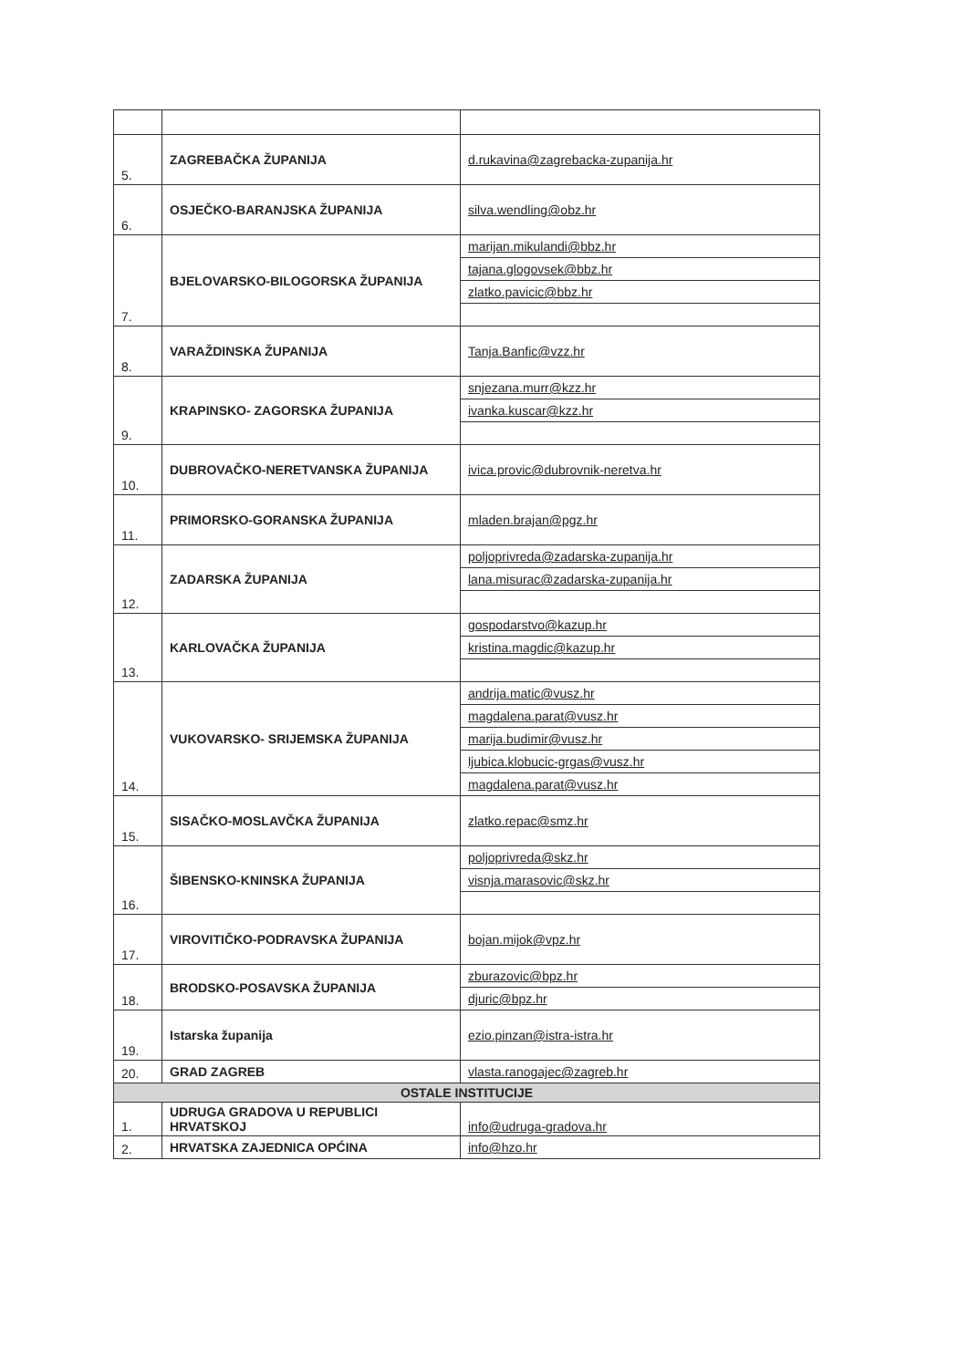| 5. | ZAGREBAČKA ŽUPANIJA | d.rukavina@zagrebacka-zupanija.hr |
| 6. | OSJEČKO-BARANJSKA ŽUPANIJA | silva.wendling@obz.hr |
| 7. | BJELOVARSKO-BILOGORSKA ŽUPANIJA | marijan.mikulandi@bbz.hr |
| | | tajana.glogovsek@bbz.hr |
| | | zlatko.pavicic@bbz.hr |
| 8. | VARAŽDINSKA ŽUPANIJA | Tanja.Banfic@vzz.hr |
| 9. | KRAPINSKO- ZAGORSKA ŽUPANIJA | snjezana.murr@kzz.hr |
| | | ivanka.kuscar@kzz.hr |
| 10. | DUBROVAČKO-NERETVANSKA ŽUPANIJA | ivica.provic@dubrovnik-neretva.hr |
| 11. | PRIMORSKO-GORANSKA ŽUPANIJA | mladen.brajan@pgz.hr |
| 12. | ZADARSKA ŽUPANIJA | poljoprivreda@zadarska-zupanija.hr |
| | | lana.misurac@zadarska-zupanija.hr |
| 13. | KARLOVAČKA ŽUPANIJA | gospodarstvo@kazup.hr |
| | | kristina.magdic@kazup.hr |
| 14. | VUKOVARSKO- SRIJEMSKA ŽUPANIJA | andrija.matic@vusz.hr |
| | | magdalena.parat@vusz.hr |
| | | marija.budimir@vusz.hr |
| | | ljubica.klobucic-grgas@vusz.hr |
| | | magdalena.parat@vusz.hr |
| 15. | SISAČKO-MOSLAVČKA ŽUPANIJA | zlatko.repac@smz.hr |
| 16. | ŠIBENSKO-KNINSKA ŽUPANIJA | poljoprivreda@skz.hr |
| | | visnja.marasovic@skz.hr |
| 17. | VIROVITIČKO-PODRAVSKA ŽUPANIJA | bojan.mijok@vpz.hr |
| 18. | BRODSKO-POSAVSKA ŽUPANIJA | zburazovic@bpz.hr |
| | | djuric@bpz.hr |
| 19. | Istarska županija | ezio.pinzan@istra-istra.hr |
| 20. | GRAD ZAGREB | vlasta.ranogajec@zagreb.hr |
| OSTALE INSTITUCIJE | | |
| 1. | UDRUGA GRADOVA U REPUBLICI HRVATSKOJ | info@udruga-gradova.hr |
| 2. | HRVATSKA ZAJEDNICA OPĆINA | info@hzo.hr |